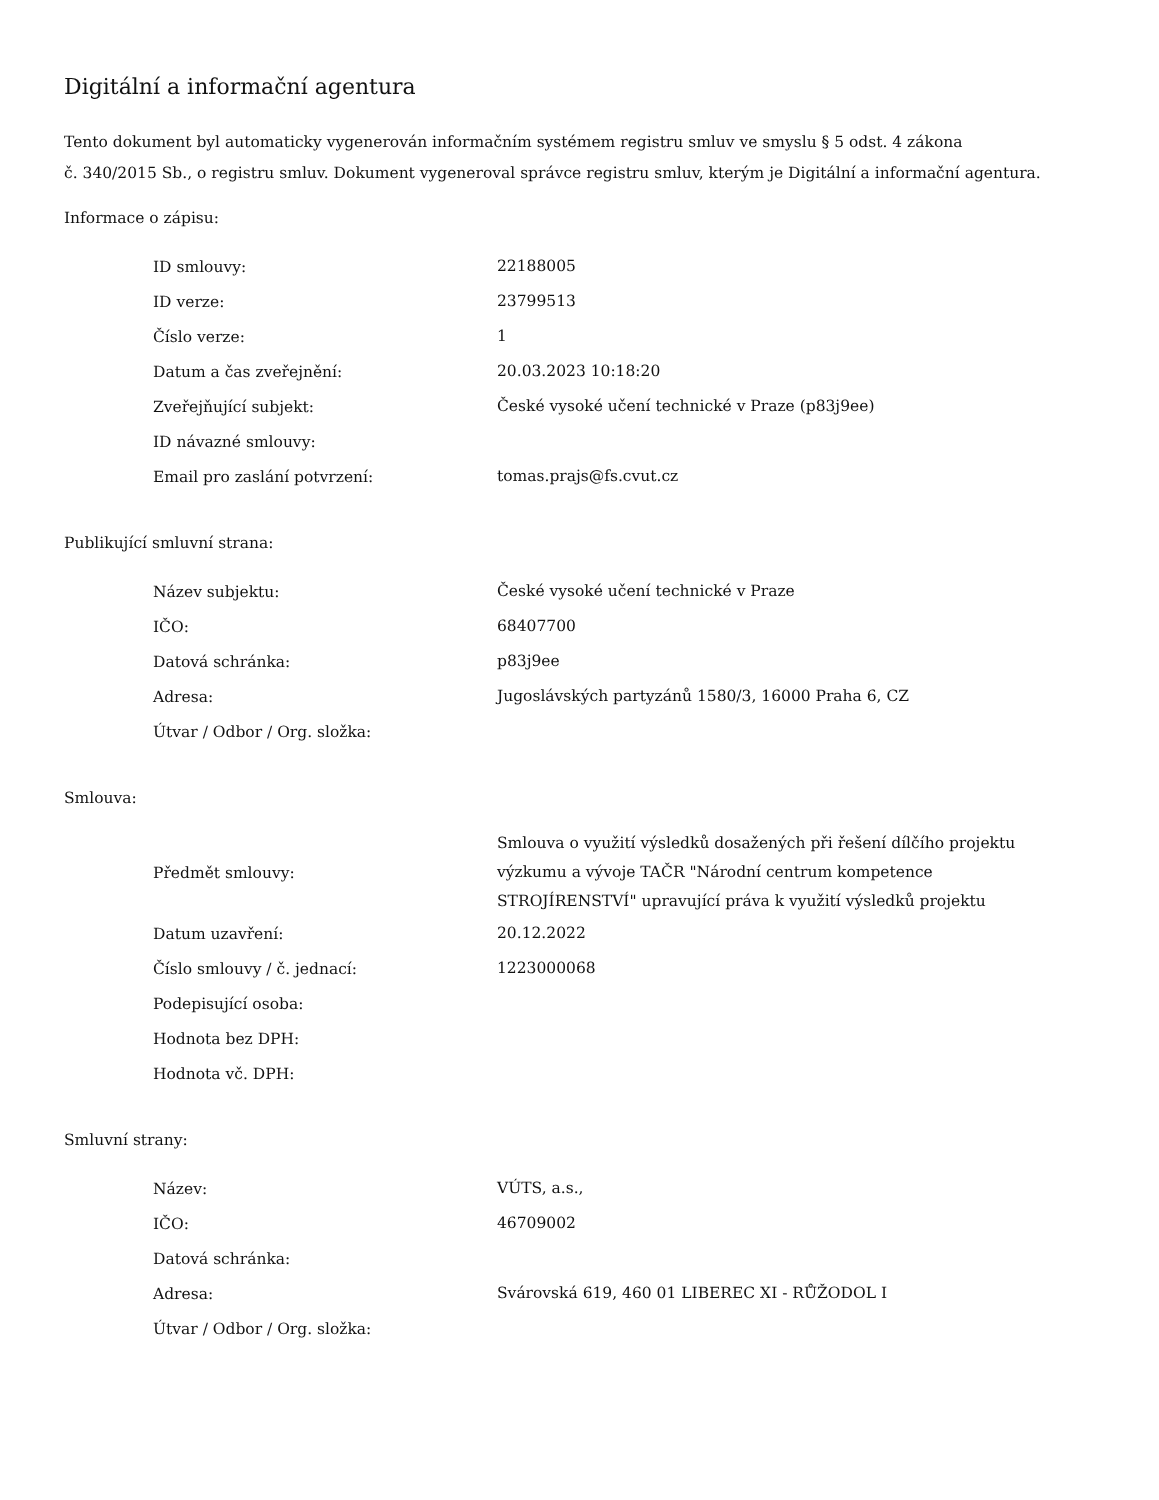Digitální a informační agentura
Tento dokument byl automaticky vygenerován informačním systémem registru smluv ve smyslu § 5 odst. 4 zákona
č. 340/2015 Sb., o registru smluv. Dokument vygeneroval správce registru smluv, kterým je Digitální a informační agentura.
Informace o zápisu:
| ID smlouvy: | 22188005 |
| ID verze: | 23799513 |
| Číslo verze: | 1 |
| Datum a čas zveřejnění: | 20.03.2023 10:18:20 |
| Zveřejňující subjekt: | České vysoké učení technické v Praze (p83j9ee) |
| ID návazné smlouvy: | |
| Email pro zaslání potvrzení: | tomas.prajs@fs.cvut.cz |
Publikující smluvní strana:
| Název subjektu: | České vysoké učení technické v Praze |
| IČO: | 68407700 |
| Datová schránka: | p83j9ee |
| Adresa: | Jugoslávských partyzánů 1580/3, 16000 Praha 6, CZ |
| Útvar / Odbor / Org. složka: | |
Smlouva:
| Předmět smlouvy: | Smlouva o využití výsledků dosažených při řešení dílčího projektu výzkumu a vývoje TAČR "Národní centrum kompetence STROJÍRENSTVÍ" upravující práva k využití výsledků projektu |
| Datum uzavření: | 20.12.2022 |
| Číslo smlouvy / č. jednací: | 1223000068 |
| Podepisující osoba: | |
| Hodnota bez DPH: | |
| Hodnota vč. DPH: | |
Smluvní strany:
| Název: | VÚTS, a.s., |
| IČO: | 46709002 |
| Datová schránka: | |
| Adresa: | Svárovská 619, 460 01 LIBEREC XI - RŮŽODOL I |
| Útvar / Odbor / Org. složka: | |